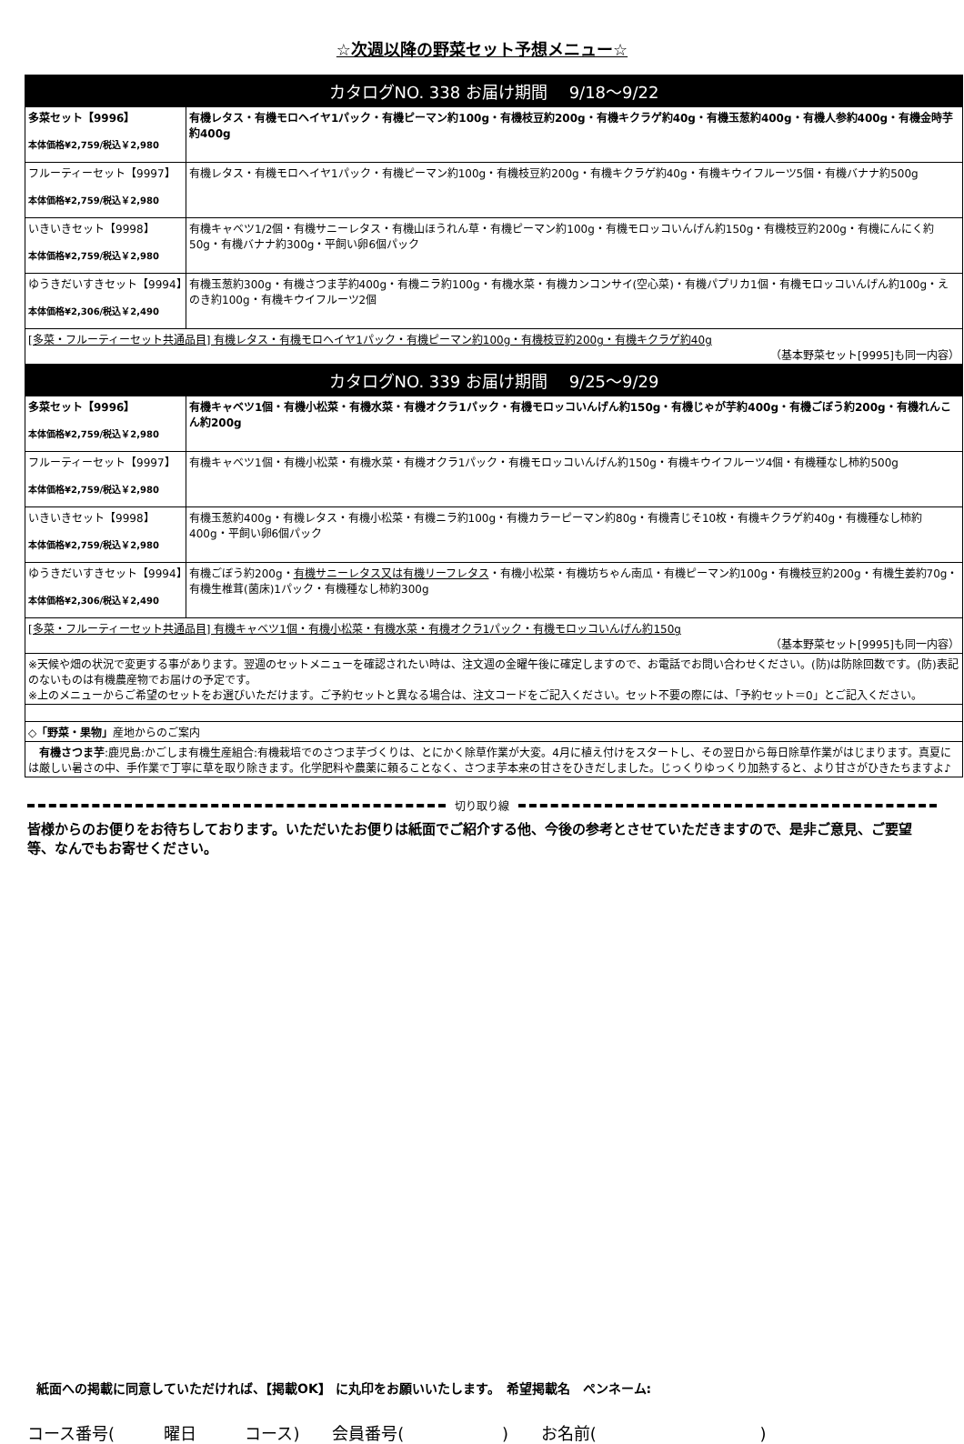☆次週以降の野菜セット予想メニュー☆
| カタログNO. 338 お届け期間 9/18～9/22 | |
| 多菜セット【9996】 本体価格¥2,759/税込￥2,980 | 有機レタス・有機モロヘイヤ1パック・有機ピーマン約100g・有機枝豆約200g・有機キクラゲ約40g・有機玉葱約400g・有機人参約400g・有機金時芋約400g |
| フルーティーセット【9997】 本体価格¥2,759/税込￥2,980 | 有機レタス・有機モロヘイヤ1パック・有機ピーマン約100g・有機枝豆約200g・有機キクラゲ約40g・有機キウイフルーツ5個・有機バナナ約500g |
| いきいきセット【9998】 本体価格¥2,759/税込￥2,980 | 有機キャベツ1/2個・有機サニーレタス・有機山ほうれん草・有機ピーマン約100g・有機モロッコいんげん約150g・有機枝豆約200g・有機にんにく約50g・有機バナナ約300g・平飼い卵6個パック |
| ゆうきだいすきセット【9994】 本体価格¥2,306/税込￥2,490 | 有機玉葱約300g・有機さつま芋約400g・有機ニラ約100g・有機水菜・有機カンコンサイ(空心菜)・有機パプリカ1個・有機モロッコいんげん約100g・えのき約100g・有機キウイフルーツ2個 |
| [多菜・フルーティーセット共通品目] 有機レタス・有機モロヘイヤ1パック・有機ピーマン約100g・有機枝豆約200g・有機キクラゲ約40g （基本野菜セット[9995]も同一内容） | |
| カタログNO. 339 お届け期間 9/25～9/29 | |
| 多菜セット【9996】 本体価格¥2,759/税込￥2,980 | 有機キャベツ1個・有機小松菜・有機水菜・有機オクラ1パック・有機モロッコいんげん約150g・有機じゃが芋約400g・有機ごぼう約200g・有機れんこん約200g |
| フルーティーセット【9997】 本体価格¥2,759/税込￥2,980 | 有機キャベツ1個・有機小松菜・有機水菜・有機オクラ1パック・有機モロッコいんげん約150g・有機キウイフルーツ4個・有機種なし柿約500g |
| いきいきセット【9998】 本体価格¥2,759/税込￥2,980 | 有機玉葱約400g・有機レタス・有機小松菜・有機ニラ約100g・有機カラーピーマン約80g・有機青じそ10枚・有機キクラゲ約40g・有機種なし柿約400g・平飼い卵6個パック |
| ゆうきだいすきセット【9994】 本体価格¥2,306/税込￥2,490 | 有機ごぼう約200g・ 有機サニーレタス又は有機リーフレタス ・有機小松菜・有機坊ちゃん南瓜・有機ピーマン約100g・有機枝豆約200g・有機生姜約70g・有機生椎茸(菌床)1パック・有機種なし柿約300g |
| [多菜・フルーティーセット共通品目] 有機キャベツ1個・有機小松菜・有機水菜・有機オクラ1パック・有機モロッコいんげん約150g （基本野菜セット[9995]も同一内容） | |
| ※天候や畑の状況で変更する事があります。翌週のセットメニューを確認されたい時は、注文週の金曜午後に確定しますので、お電話でお問い合わせください。(防)は防除回数です。(防)表記のないものは有機農産物でお届けの予定です。 ※上のメニューからご希望のセットをお選びいただけます。ご予約セットと異なる場合は、注文コードをご記入ください。セット不要の際には、「予約セット＝0」とご記入ください。 | |
| ◇「野菜・果物」 産地からのご案内 | |
| 有機さつま芋 :鹿児島:かごしま有機生産組合:有機栽培でのさつま芋づくりは、とにかく除草作業が大変。4月に植え付けをスタートし、その翌日から毎日除草作業がはじまります。真夏には厳しい暑さの中、手作業で丁寧に草を取り除きます。化学肥料や農薬に頼ることなく、さつま芋本来の甘さをひきだしました。じっくりゆっくり加熱すると、より甘さがひきたちますよ♪ | |
切り取り線
皆様からのお便りをお待ちしております。いただいたお便りは紙面でご紹介する他、今後の参考とさせていただきますので、是非ご意見、ご要望等、なんでもお寄せください。
紙面への掲載に同意していただければ、【掲載OK】 に丸印をお願いいたします。　希望掲載名　ペンネーム:
コース番号(　 曜日　 コース) 会員番号(　　　　 ) お名前(　　　　　　　　 )